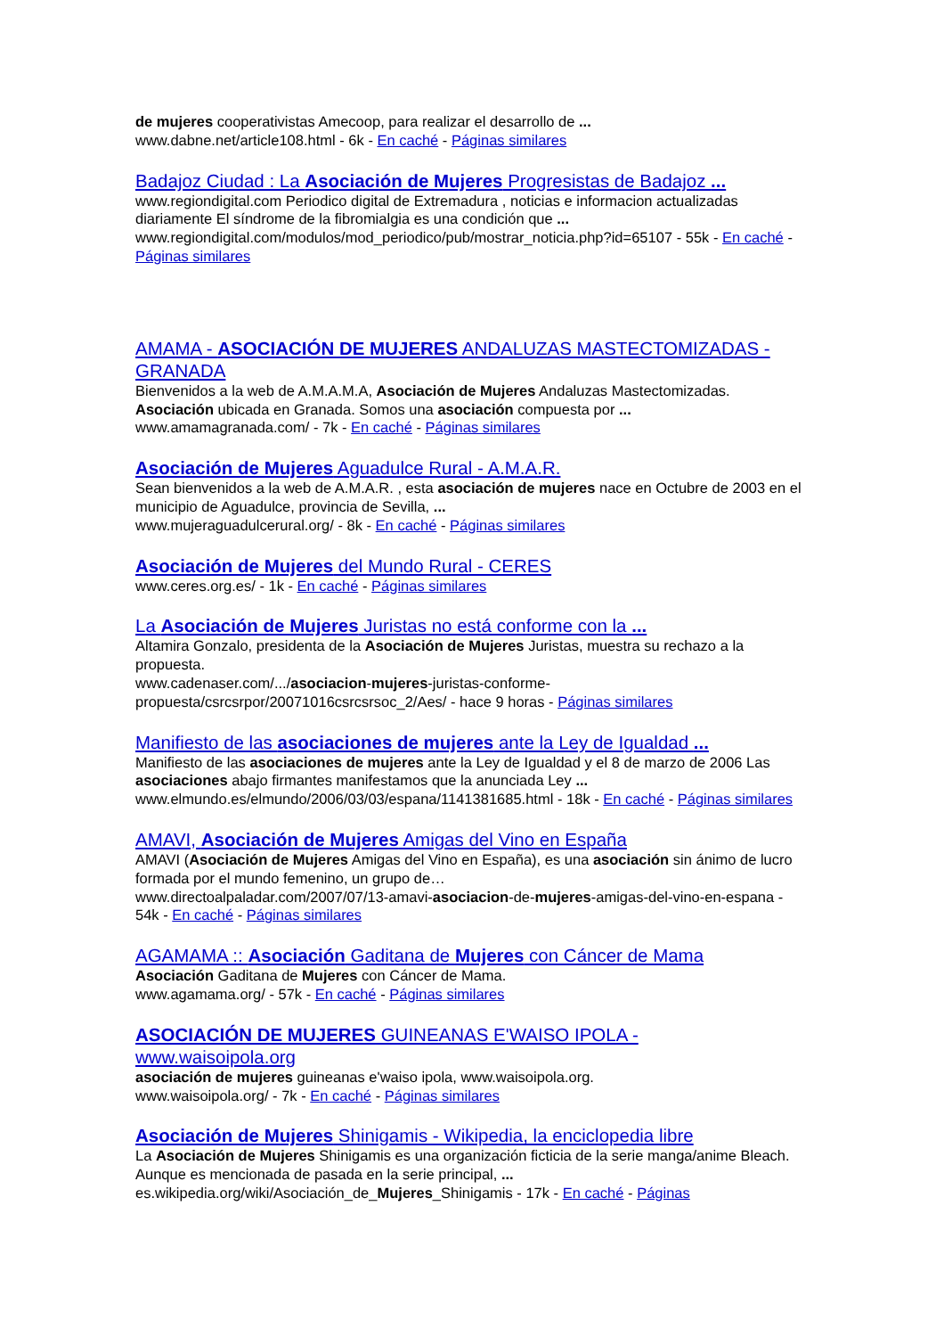de mujeres cooperativistas Amecoop, para realizar el desarrollo de ...
www.dabne.net/article108.html - 6k - En caché - Páginas similares
Badajoz Ciudad : La Asociación de Mujeres Progresistas de Badajoz ...
www.regiondigital.com Periodico digital de Extremadura , noticias e informacion actualizadas diariamente El síndrome de la fibromialgia es una condición que ...
www.regiondigital.com/modulos/mod_periodico/pub/mostrar_noticia.php?id=65107 - 55k - En caché - Páginas similares
AMAMA - ASOCIACIÓN DE MUJERES ANDALUZAS MASTECTOMIZADAS - GRANADA
Bienvenidos a la web de A.M.A.M.A, Asociación de Mujeres Andaluzas Mastectomizadas. Asociación ubicada en Granada. Somos una asociación compuesta por ...
www.amamagranada.com/ - 7k - En caché - Páginas similares
Asociación de Mujeres Aguadulce Rural - A.M.A.R.
Sean bienvenidos a la web de A.M.A.R. , esta asociación de mujeres nace en Octubre de 2003 en el municipio de Aguadulce, provincia de Sevilla, ...
www.mujeraguadulcerural.org/ - 8k - En caché - Páginas similares
Asociación de Mujeres del Mundo Rural - CERES
www.ceres.org.es/ - 1k - En caché - Páginas similares
La Asociación de Mujeres Juristas no está conforme con la ...
Altamira Gonzalo, presidenta de la Asociación de Mujeres Juristas, muestra su rechazo a la propuesta.
www.cadenaser.com/.../asociacion-mujeres-juristas-conforme-propuesta/csrcsrpor/20071016csrcsrsoc_2/Aes/ - hace 9 horas - Páginas similares
Manifiesto de las asociaciones de mujeres ante la Ley de Igualdad ...
Manifiesto de las asociaciones de mujeres ante la Ley de Igualdad y el 8 de marzo de 2006 Las asociaciones abajo firmantes manifestamos que la anunciada Ley ...
www.elmundo.es/elmundo/2006/03/03/espana/1141381685.html - 18k - En caché - Páginas similares
AMAVI, Asociación de Mujeres Amigas del Vino en España
AMAVI (Asociación de Mujeres Amigas del Vino en España), es una asociación sin ánimo de lucro formada por el mundo femenino, un grupo de…
www.directoalpaladar.com/2007/07/13-amavi-asociacion-de-mujeres-amigas-del-vino-en-espana - 54k - En caché - Páginas similares
AGAMAMA :: Asociación Gaditana de Mujeres con Cáncer de Mama
Asociación Gaditana de Mujeres con Cáncer de Mama.
www.agamama.org/ - 57k - En caché - Páginas similares
ASOCIACIÓN DE MUJERES GUINEANAS E'WAISO IPOLA - www.waisoipola.org
asociación de mujeres guineanas e'waiso ipola, www.waisoipola.org.
www.waisoipola.org/ - 7k - En caché - Páginas similares
Asociación de Mujeres Shinigamis - Wikipedia, la enciclopedia libre
La Asociación de Mujeres Shinigamis es una organización ficticia de la serie manga/anime Bleach. Aunque es mencionada de pasada en la serie principal, ...
es.wikipedia.org/wiki/Asociación_de_Mujeres_Shinigamis - 17k - En caché - Páginas